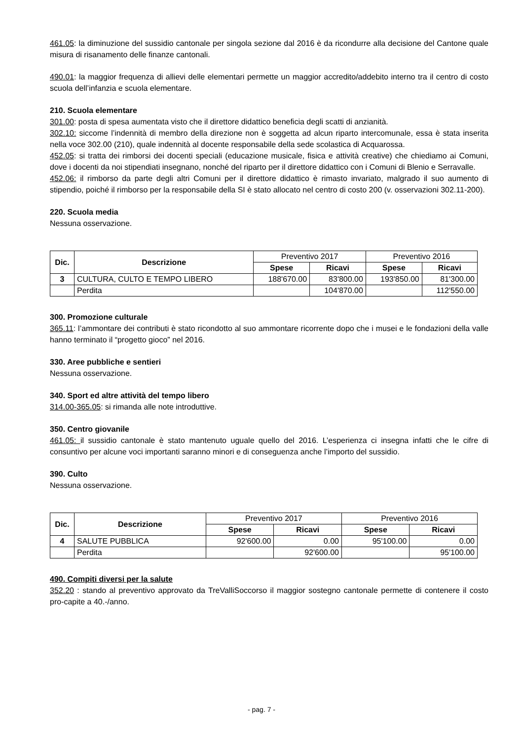461.05: la diminuzione del sussidio cantonale per singola sezione dal 2016 è da ricondurre alla decisione del Cantone quale misura di risanamento delle finanze cantonali.
490.01: la maggior frequenza di allievi delle elementari permette un maggior accredito/addebito interno tra il centro di costo scuola dell’infanzia e scuola elementare.
210. Scuola elementare
301.00: posta di spesa aumentata visto che il direttore didattico beneficia degli scatti di anzianità.
302.10: siccome l’indennità di membro della direzione non è soggetta ad alcun riparto intercomunale, essa è stata inserita nella voce 302.00 (210), quale indennità al docente responsabile della sede scolastica di Acquarossa.
452.05: si tratta dei rimborsi dei docenti speciali (educazione musicale, fisica e attività creative) che chiediamo ai Comuni, dove i docenti da noi stipendiati insegnano, nonché del riparto per il direttore didattico con i Comuni di Blenio e Serravalle.
452.06: il rimborso da parte degli altri Comuni per il direttore didattico è rimasto invariato, malgrado il suo aumento di stipendio, poiché il rimborso per la responsabile della SI è stato allocato nel centro di costo 200 (v. osservazioni 302.11-200).
220. Scuola media
Nessuna osservazione.
| Dic. | Descrizione | Preventivo 2017 | | Preventivo 2016 | |
| --- | --- | --- | --- | --- | --- |
| | | Spese | Ricavi | Spese | Ricavi |
| 3 | CULTURA, CULTO E TEMPO LIBERO | 188'670.00 | 83'800.00 | 193'850.00 | 81'300.00 |
| | Perdita | | 104'870.00 | | 112'550.00 |
300. Promozione culturale
365.11: l’ammontare dei contributi è stato ricondotto al suo ammontare ricorrente dopo che i musei e le fondazioni della valle hanno terminato il “progetto gioco” nel 2016.
330. Aree pubbliche e sentieri
Nessuna osservazione.
340. Sport ed altre attività del tempo libero
314.00-365.05: si rimanda alle note introduttive.
350. Centro giovanile
461.05: il sussidio cantonale è stato mantenuto uguale quello del 2016. L’esperienza ci insegna infatti che le cifre di consuntivo per alcune voci importanti saranno minori e di conseguenza anche l’importo del sussidio.
390. Culto
Nessuna osservazione.
| Dic. | Descrizione | Preventivo 2017 | | Preventivo 2016 | |
| --- | --- | --- | --- | --- | --- |
| | | Spese | Ricavi | Spese | Ricavi |
| 4 | SALUTE PUBBLICA | 92'600.00 | 0.00 | 95'100.00 | 0.00 |
| | Perdita | | 92'600.00 | | 95'100.00 |
490. Compiti diversi per la salute
352.20 : stando al preventivo approvato da TreValliSoccorso il maggior sostegno cantonale permette di contenere il costo pro-capite a 40.-/anno.
- pag. 7 -